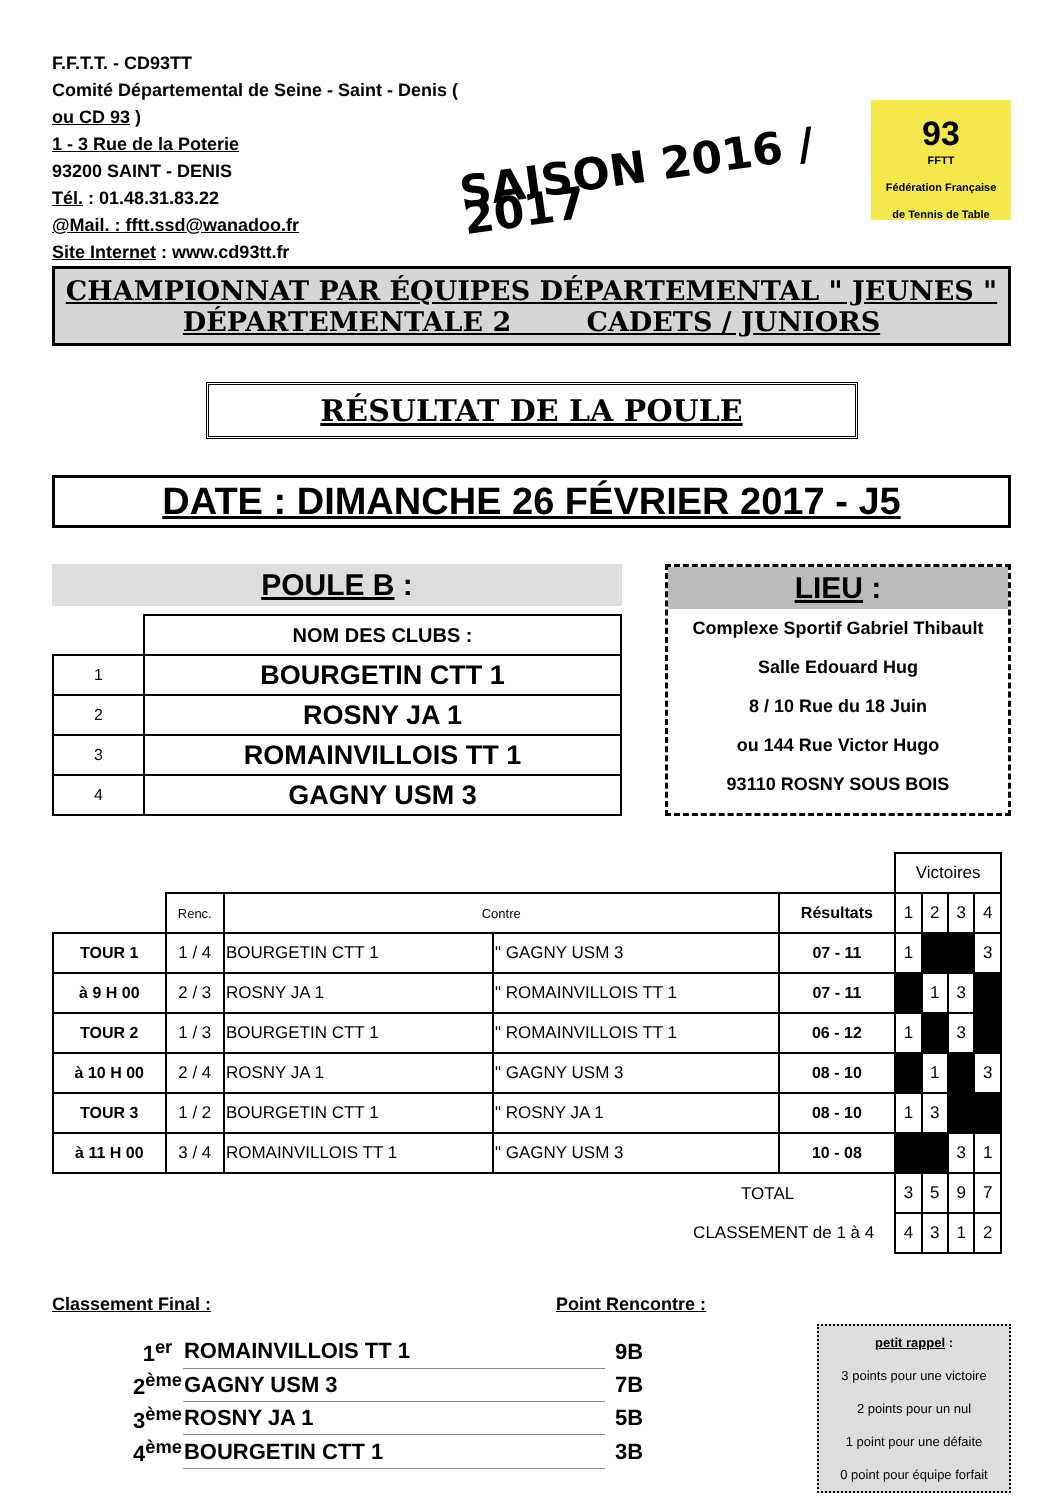F.F.T.T. - CD93TT
Comité Départemental de Seine - Saint - Denis ( ou CD 93 )
1 - 3 Rue de la Poterie
93200 SAINT - DENIS
Tél. : 01.48.31.83.22
@Mail. : fftt.ssd@wanadoo.fr
Site Internet : www.cd93tt.fr
SAISON 2016 / 2017
93
FFTT
Fédération Française
de Tennis de Table
CHAMPIONNAT PAR ÉQUIPES DÉPARTEMENTAL " JEUNES "
DÉPARTEMENTALE 2 CADETS / JUNIORS
RÉSULTAT DE LA POULE
DATE : DIMANCHE 26 FÉVRIER 2017 - J5
POULE B :
| | NOM DES CLUBS : |
| 1 | BOURGETIN CTT 1 |
| 2 | ROSNY JA 1 |
| 3 | ROMAINVILLOIS TT 1 |
| 4 | GAGNY USM 3 |
LIEU :
Complexe Sportif Gabriel Thibault
Salle Edouard Hug
8 / 10 Rue du 18 Juin
ou 144 Rue Victor Hugo
93110 ROSNY SOUS BOIS
| | | | | | Victoires | | | |
| | Renc. | Contre | | Résultats | 1 | 2 | 3 | 4 |
| TOUR 1 | 1 / 4 | BOURGETIN CTT 1 | " GAGNY USM 3 | 07 - 11 | 1 | | | 3 |
| à 9 H 00 | 2 / 3 | ROSNY JA 1 | " ROMAINVILLOIS TT 1 | 07 - 11 | | 1 | 3 | |
| TOUR 2 | 1 / 3 | BOURGETIN CTT 1 | " ROMAINVILLOIS TT 1 | 06 - 12 | 1 | | 3 | |
| à 10 H 00 | 2 / 4 | ROSNY JA 1 | " GAGNY USM 3 | 08 - 10 | | 1 | | 3 |
| TOUR 3 | 1 / 2 | BOURGETIN CTT 1 | " ROSNY JA 1 | 08 - 10 | 1 | 3 | | |
| à 11 H 00 | 3 / 4 | ROMAINVILLOIS TT 1 | " GAGNY USM 3 | 10 - 08 | | | 3 | 1 |
| TOTAL | | | | | 3 | 5 | 9 | 7 |
| CLASSEMENT de 1 à 4 | | | | | 4 | 3 | 1 | 2 |
Classement Final : Point Rencontre :
| 1<sup>er</sup> | ROMAINVILLOIS TT 1 | 9B |
| 2<sup>ème</sup> | GAGNY USM 3 | 7B |
| 3<sup>ème</sup> | ROSNY JA 1 | 5B |
| 4<sup>ème</sup> | BOURGETIN CTT 1 | 3B |
petit rappel :
3 points pour une victoire
2 points pour un nul
1 point pour une défaite
0 point pour équipe forfait